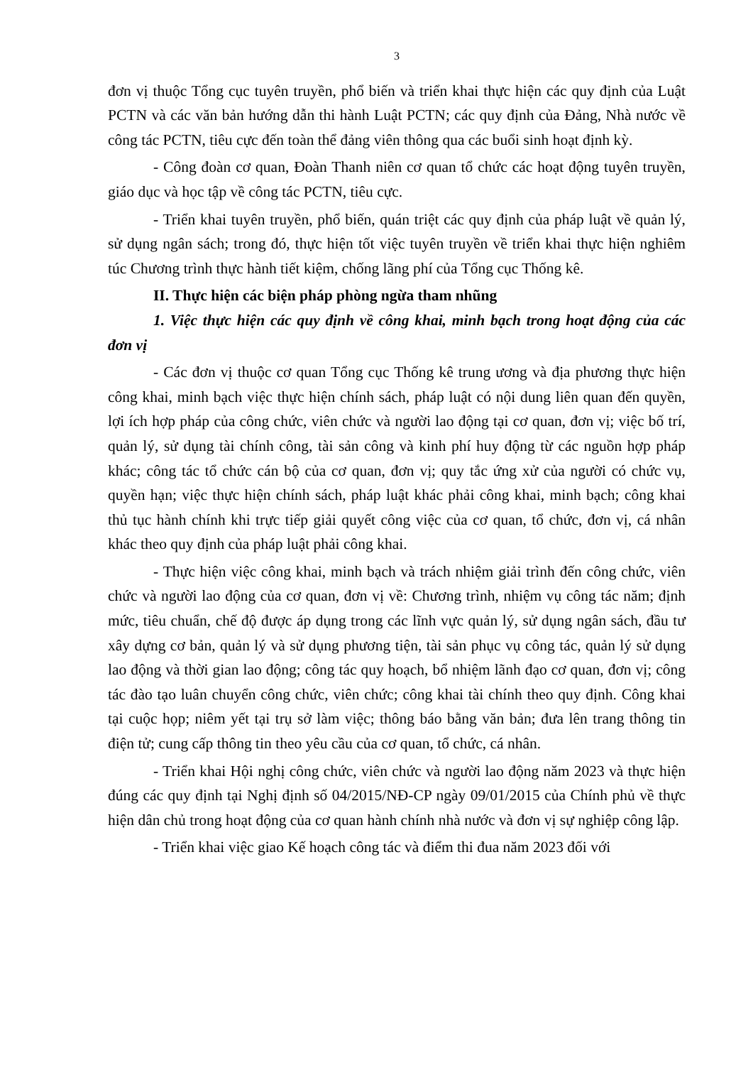3
đơn vị thuộc Tổng cục tuyên truyền, phổ biến và triển khai thực hiện các quy định của Luật PCTN và các văn bản hướng dẫn thi hành Luật PCTN; các quy định của Đảng, Nhà nước về công tác PCTN, tiêu cực đến toàn thể đảng viên thông qua các buổi sinh hoạt định kỳ.
- Công đoàn cơ quan, Đoàn Thanh niên cơ quan tổ chức các hoạt động tuyên truyền, giáo dục và học tập về công tác PCTN, tiêu cực.
- Triển khai tuyên truyền, phổ biến, quán triệt các quy định của pháp luật về quản lý, sử dụng ngân sách; trong đó, thực hiện tốt việc tuyên truyền về triển khai thực hiện nghiêm túc Chương trình thực hành tiết kiệm, chống lãng phí của Tổng cục Thống kê.
II. Thực hiện các biện pháp phòng ngừa tham nhũng
1. Việc thực hiện các quy định về công khai, minh bạch trong hoạt động của các đơn vị
- Các đơn vị thuộc cơ quan Tổng cục Thống kê trung ương và địa phương thực hiện công khai, minh bạch việc thực hiện chính sách, pháp luật có nội dung liên quan đến quyền, lợi ích hợp pháp của công chức, viên chức và người lao động tại cơ quan, đơn vị; việc bố trí, quản lý, sử dụng tài chính công, tài sản công và kinh phí huy động từ các nguồn hợp pháp khác; công tác tổ chức cán bộ của cơ quan, đơn vị; quy tắc ứng xử của người có chức vụ, quyền hạn; việc thực hiện chính sách, pháp luật khác phải công khai, minh bạch; công khai thủ tục hành chính khi trực tiếp giải quyết công việc của cơ quan, tổ chức, đơn vị, cá nhân khác theo quy định của pháp luật phải công khai.
- Thực hiện việc công khai, minh bạch và trách nhiệm giải trình đến công chức, viên chức và người lao động của cơ quan, đơn vị về: Chương trình, nhiệm vụ công tác năm; định mức, tiêu chuẩn, chế độ được áp dụng trong các lĩnh vực quản lý, sử dụng ngân sách, đầu tư xây dựng cơ bản, quản lý và sử dụng phương tiện, tài sản phục vụ công tác, quản lý sử dụng lao động và thời gian lao động; công tác quy hoạch, bổ nhiệm lãnh đạo cơ quan, đơn vị; công tác đào tạo luân chuyển công chức, viên chức; công khai tài chính theo quy định. Công khai tại cuộc họp; niêm yết tại trụ sở làm việc; thông báo bằng văn bản; đưa lên trang thông tin điện tử; cung cấp thông tin theo yêu cầu của cơ quan, tổ chức, cá nhân.
- Triển khai Hội nghị công chức, viên chức và người lao động năm 2023 và thực hiện đúng các quy định tại Nghị định số 04/2015/NĐ-CP ngày 09/01/2015 của Chính phủ về thực hiện dân chủ trong hoạt động của cơ quan hành chính nhà nước và đơn vị sự nghiệp công lập.
- Triển khai việc giao Kế hoạch công tác và điểm thi đua năm 2023 đối với